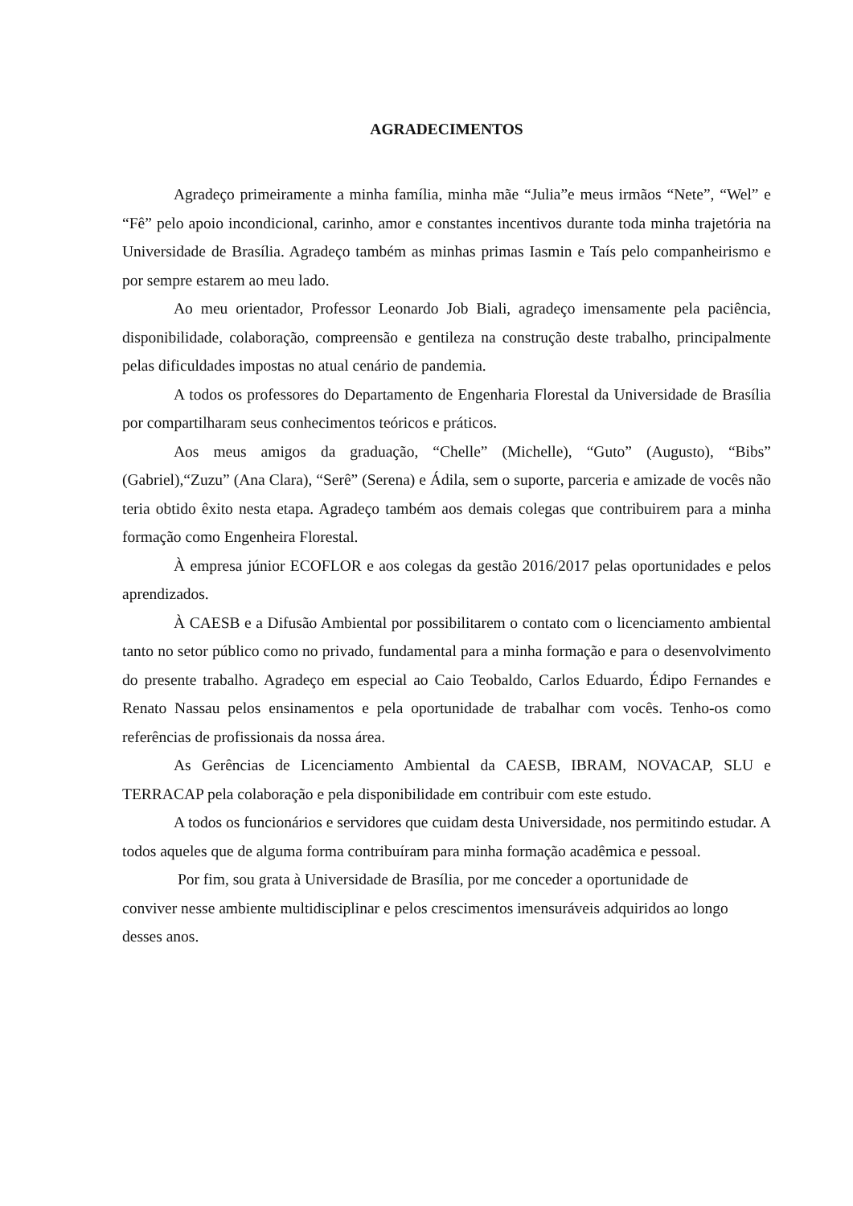AGRADECIMENTOS
Agradeço primeiramente a minha família, minha mãe “Julia”e meus irmãos “Nete”, “Wel” e “Fê” pelo apoio incondicional, carinho, amor e constantes incentivos durante toda minha trajetória na Universidade de Brasília. Agradeço também as minhas primas Iasmin e Taís pelo companheirismo e por sempre estarem ao meu lado.
Ao meu orientador, Professor Leonardo Job Biali, agradeço imensamente pela paciência, disponibilidade, colaboração, compreensão e gentileza na construção deste trabalho, principalmente pelas dificuldades impostas no atual cenário de pandemia.
A todos os professores do Departamento de Engenharia Florestal da Universidade de Brasília por compartilharam seus conhecimentos teóricos e práticos.
Aos meus amigos da graduação, “Chelle” (Michelle), “Guto” (Augusto), “Bibs” (Gabriel),“Zuzu” (Ana Clara), “Serê” (Serena) e Ádila, sem o suporte, parceria e amizade de vocês não teria obtido êxito nesta etapa. Agradeço também aos demais colegas que contribuirem para a minha formação como Engenheira Florestal.
À empresa júnior ECOFLOR e aos colegas da gestão 2016/2017 pelas oportunidades e pelos aprendizados.
À CAESB e a Difusão Ambiental por possibilitarem o contato com o licenciamento ambiental tanto no setor público como no privado, fundamental para a minha formação e para o desenvolvimento do presente trabalho. Agradeço em especial ao Caio Teobaldo, Carlos Eduardo, Édipo Fernandes e Renato Nassau pelos ensinamentos e pela oportunidade de trabalhar com vocês. Tenho-os como referências de profissionais da nossa área.
As Gerências de Licenciamento Ambiental da CAESB, IBRAM, NOVACAP, SLU e TERRACAP pela colaboração e pela disponibilidade em contribuir com este estudo.
A todos os funcionários e servidores que cuidam desta Universidade, nos permitindo estudar. A todos aqueles que de alguma forma contribuíram para minha formação acadêmica e pessoal.
Por fim, sou grata à Universidade de Brasília, por me conceder a oportunidade de
conviver nesse ambiente multidisciplinar e pelos crescimentos imensuráveis adquiridos ao longo desses anos.